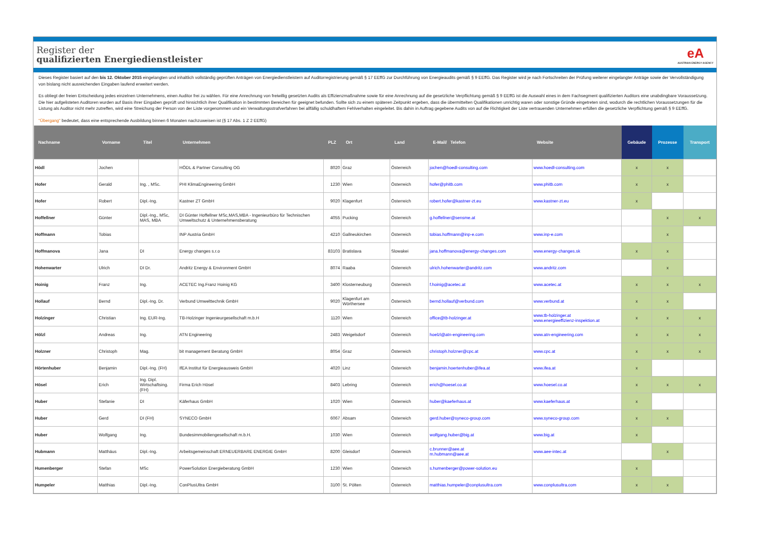Register der
qualifizierten Energiedienstleister
eA
AUSTRIAN ENERGY AGENCY
Dieses Register basiert auf den bis 12. Oktober 2015 eingelangten und inhaltlich vollständig geprüften Anträgen von Energiedienstleistern auf Auditorregistrierung gemäß § 17 EEffG zur Durchführung von Energieaudits gemäß § 9 EEffG. Das Register wird je nach Fortschreiten der Prüfung weiterer eingelangter Anträge sowie der Vervollständigung von bislang nicht ausreichenden Eingaben laufend erweitert werden.
Es obliegt der freien Entscheidung jedes einzelnen Unternehmens, einen Auditor frei zu wählen. Für eine Anrechnung von freiwillig gesetzten Audits als Effizienzmaßnahme sowie für eine Anrechnung auf die gesetzliche Verpflichtung gemäß § 9 EEffG ist die Auswahl eines in dem Fachsegment qualifizierten Auditors eine unabdingbare Voraussetzung. Die hier aufgelisteten Auditoren wurden auf Basis ihrer Eingaben geprüft und hinsichtlich ihrer Qualifikation in bestimmten Bereichen für geeignet befunden. Sollte sich zu einem späteren Zeitpunkt ergeben, dass die übermittelten Qualifikationen unrichtig waren oder sonstige Gründe eingetreten sind, wodurch die rechtlichen Voraussetzungen für die Listung als Auditor nicht mehr zutreffen, wird eine Streichung der Person von der Liste vorgenommen und ein Verwaltungsstrafverfahren bei allfällig schuldhaftem Fehlverhalten eingeleitet. Bis dahin in Auftrag gegebene Audits von auf die Richtigkeit der Liste vertrauenden Unternehmen erfüllen die gesetzliche Verpflichtung gemäß § 9 EEffG.
"Übergang" bedeutet, dass eine entsprechende Ausbildung binnen 6 Monaten nachzuweisen ist (§ 17 Abs. 1 Z 2 EEffG)
| Nachname | Vorname | Titel | Unternehmen | PLZ | Ort | Land | E-Mail/ Telefon | Website | Gebäude | Prozesse | Transport |
| --- | --- | --- | --- | --- | --- | --- | --- | --- | --- | --- | --- |
| Hödl | Jochen | | HÖDL & Partner Consulting OG | 8020 | Graz | Österreich | jochen@hoedl-consulting.com | www.hoedl-consulting.com | x | x | |
| Hofer | Gerald | Ing. , MSc. | PHI KlimaEngineering GmbH | 1230 | Wien | Österreich | hofer@phitb.com | www.phitb.com | x | x | |
| Hofer | Robert | Dipl.-Ing. | Kastner ZT GmbH | 9020 | Klagenfurt | Österreich | robert.hofer@kastner-zt.eu | www.kastner-zt.eu | x | | |
| Hoffellner | Günter | Dipl.-Ing., MSc, MAS, MBA | DI Günter Hoffellner MSc,MAS,MBA - Ingenieurbüro für Technischen Umweltschutz & Unternehmensberatung | 4055 | Pucking | Österreich | g.hoffellner@sensme.at | | | x | x |
| Hoffmann | Tobias | | INP Austria GmbH | 4210 | Gallneukirchen | Österreich | tobias.hoffmann@inp-e.com | www.inp-e.com | | x | |
| Hoffmanova | Jana | DI | Energy changes s.r.o | 83103 | Bratislava | Slowakei | jana.hoffmanova@energy-changes.com | www.energy-changes.sk | x | x | |
| Hohenwarter | Ulrich | DI Dr. | Andritz Energy & Environment GmbH | 8074 | Raaba | Österreich | ulrich.hohenwarter@andritz.com | www.andritz.com | | x | |
| Hoinig | Franz | Ing. | ACETEC Ing.Franz Hoinig KG | 3400 | Klosterneuburg | Österreich | f.hoinig@acetec.at | www.acetec.at | x | x | x |
| Hollauf | Bernd | Dipl.-Ing. Dr. | Verbund Umwelttechnik GmbH | 9020 | Klagenfurt am Wörthersee | Österreich | bernd.hollauf@verbund.com | www.verbund.at | x | x | |
| Holzinger | Christian | Ing. EUR-Ing. | TB-Holzinger Ingenieurgesellschaft m.b.H | 1120 | Wien | Österreich | office@tb-holzinger.at | www.tb-holzinger.at www.energieeffizienz-inspektion.at | x | x | x |
| Hölzl | Andreas | Ing. | ATN Engineering | 2483 | Weigelsdorf | Österreich | hoelzl@atn-engineering.com | www.atn-engineering.com | x | x | x |
| Holzner | Christoph | Mag. | bit management Beratung GmbH | 8054 | Graz | Österreich | christoph.holzner@cpc.at | www.cpc.at | x | x | x |
| Hörtenhuber | Benjamin | Dipl.-Ing. (FH) | IfEA Institut für Energieausweis GmbH | 4020 | Linz | Österreich | benjamin.hoertenhuber@ifea.at | www.ifea.at | x | | |
| Hösel | Erich | Ing. Dipl. Wirtschaftsing. (FH) | Firma Erich Hösel | 8403 | Lebring | Österreich | erich@hoesel.co.at | www.hoesel.co.at | x | x | x |
| Huber | Stefanie | DI | Käferhaus GmbH | 1020 | Wien | Österreich | huber@kaeferhaus.at | www.kaeferhaus.at | x | | |
| Huber | Gerd | DI (FH) | SYNECO GmbH | 6067 | Absam | Österreich | gerd.huber@syneco-group.com | www.syneco-group.com | x | x | |
| Huber | Wolfgang | Ing. | Bundesimmobiliengesellschaft m.b.H. | 1030 | Wien | Österreich | wolfgang.huber@big.at | www.big.at | x | | |
| Hubmann | Matthäus | Dipl.-Ing. | Arbeitsgemeinschaft ERNEUERBARE ENERGIE GmbH | 8200 | Gleisdorf | Österreich | c.brunner@aee.at m.hubmann@aee.at | www.aee-intec.at | | x | |
| Humenberger | Stefan | MSc | PowerSolution Energieberatung GmbH | 1230 | Wien | Österreich | s.humenberger@power-solution.eu | | x | | |
| Humpeler | Matthias | Dipl.-Ing. | ConPlusUltra GmbH | 3100 | St. Pölten | Österreich | matthias.humpeler@conplusultra.com | www.conplusultra.com | x | x | |